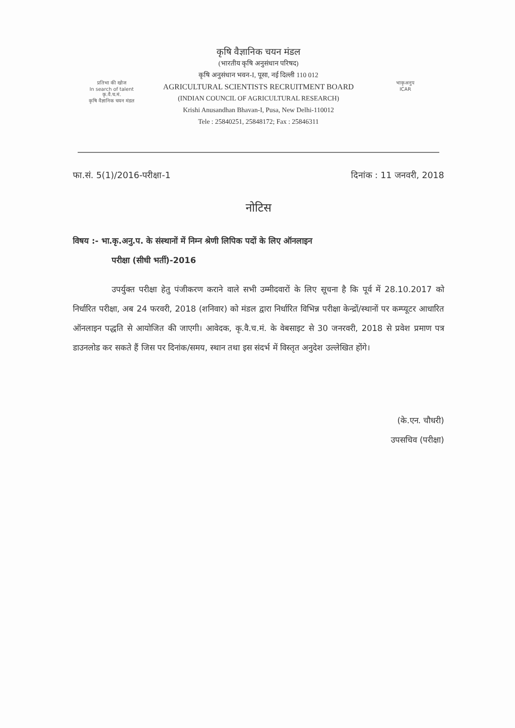प्रतिभा की खोज
In search of talent
कृ.वै.च.मं.
कृषि वैज्ञानिक चयन मंडल
भाकृअनुप
ICAR
कृषि वैज्ञानिक चयन मंडल
(भारतीय कृषि अनुसंधान परिषद)
कृषि अनुसंधान भवन-I, पूसा, नई दिल्ली 110 012
AGRICULTURAL SCIENTISTS RECRUITMENT BOARD
(INDIAN COUNCIL OF AGRICULTURAL RESEARCH)
Krishi Anusandhan Bhavan-I, Pusa, New Delhi-110012
Tele : 25840251, 25848172; Fax : 25846311
फा.सं. 5(1)/2016-परीक्षा-1 दिनांक : 11 जनवरी, 2018
नोटिस
विषय :- भा.कृ.अनु.प. के संस्थानों में निम्न श्रेणी लिपिक पदों के लिए ऑनलाइन
परीक्षा (सीधी भर्ती)-2016
उपर्युक्त परीक्षा हेतु पंजीकरण कराने वाले सभी उम्मीदवारों के लिए सूचना है कि पूर्व में 28.10.2017 को निर्धारित परीक्षा, अब 24 फरवरी, 2018 (शनिवार) को मंडल द्वारा निर्धारित विभिन्न परीक्षा केन्द्रों/स्थानों पर कम्प्यूटर आधारित ऑनलाइन पद्धति से आयोजित की जाएगी। आवेदक, कृ.वै.च.मं. के वेबसाइट से 30 जनरवरी, 2018 से प्रवेश प्रमाण पत्र डाउनलोड कर सकते हैं जिस पर दिनांक/समय, स्थान तथा इस संदर्भ में विस्तृत अनुदेश उल्लेखित होंगे।
(के.एन. चौधरी)
उपसचिव (परीक्षा)